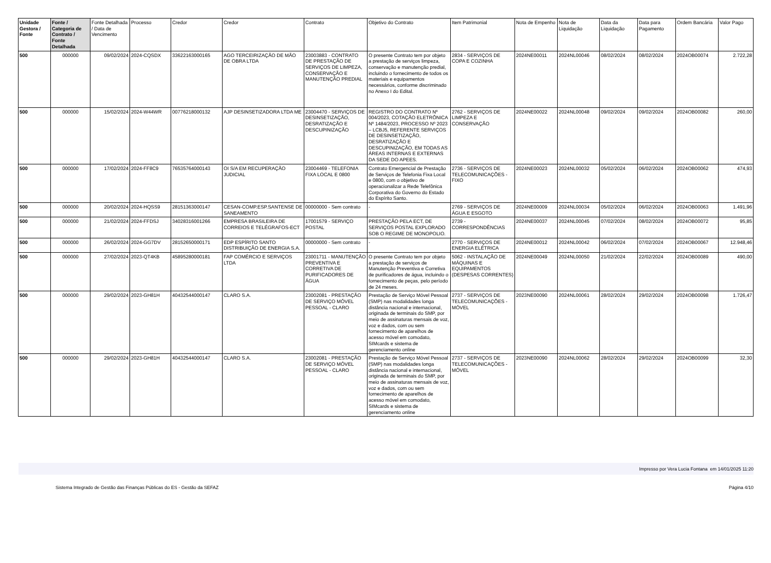| Unidade Gestora / Fonte | Fonte / Categoria de Contrato / Fonte Detalhada | Fonte Detalhada / Data de Vencimento | Processo | Credor | Credor | Contrato | Objetivo do Contrato | Item Patrimonial | Nota de Empenho | Nota de Liquidação | Data da Liquidação | Data para Pagamento | Ordem Bancária | Valor Pago |
| --- | --- | --- | --- | --- | --- | --- | --- | --- | --- | --- | --- | --- | --- | --- |
| 500 | 000000 | 09/02/2024 | 2024-CQSDX | 33622163000165 | AGO TERCEIRIZAÇÃO DE MÃO DE OBRA LTDA | 23003883 - CONTRATO DE PRESTAÇÃO DE SERVIÇOS DE LIMPEZA, CONSERVAÇÃO E MANUTENÇÃO PREDIAL | O presente Contrato tem por objeto a prestação de serviços limpeza, conservação e manutenção predial, incluindo o fornecimento de todos os materiais e equipamentos necessários, conforme discriminado no Anexo I do Edital. | 2834 - SERVIÇOS DE COPA E COZINHA | 2024NE00011 | 2024NL00046 | 08/02/2024 | 08/02/2024 | 2024OB00074 | 2.722,28 |
| 500 | 000000 | 15/02/2024 | 2024-W44WR | 00776218000132 | AJP DESINSETIZADORA LTDA ME | 23004470 - SERVIÇOS DE DESINSETIZAÇÃO, DESRATIZAÇÃO E DESCUPINIZAÇÃO | REGISTRO DO CONTRATO Nº 004/2023, COTAÇÃO ELETRÔNICA Nº 1484/2023, PROCESSO Nº 2023 – LCBJ5, REFERENTE SERVIÇOS DE DESINSETIZAÇÃO, DESRATIZAÇÃO E DESCUPINIZAÇÃO, EM TODAS AS ÁREAS INTERNAS E EXTERNAS DA SEDE DO APEES. | 2762 - SERVIÇOS DE LIMPEZA E CONSERVAÇÃO | 2024NE00022 | 2024NL00048 | 09/02/2024 | 09/02/2024 | 2024OB00082 | 260,00 |
| 500 | 000000 | 17/02/2024 | 2024-FF8C9 | 76535764000143 | OI S/A EM RECUPERAÇÃO JUDICIAL | 23004469 - TELEFONIA FIXA LOCAL E 0800 | Contrato Emergencial de Prestação de Serviços de Telefonia Fixa Local e 0800, com o objetivo de operacionalizar a Rede Telefônica Corporativa do Governo do Estado do Espírito Santo. | 2736 - SERVIÇOS DE TELECOMUNICAÇÕES - FIXO | 2024NE00023 | 2024NL00032 | 05/02/2024 | 06/02/2024 | 2024OB00062 | 474,93 |
| 500 | 000000 | 20/02/2024 | 2024-HQSS9 | 28151363000147 | CESAN-COMP.ESP.SANTENSE DE SANEAMENTO | 00000000 - Sem contrato | - | 2769 - SERVIÇOS DE ÁGUA E ESGOTO | 2024NE00009 | 2024NL00034 | 05/02/2024 | 06/02/2024 | 2024OB00063 | 1.491,96 |
| 500 | 000000 | 21/02/2024 | 2024-FFDSJ | 34028316001266 | EMPRESA BRASILEIRA DE CORREIOS E TELÉGRAFOS-ECT | 17001579 - SERVIÇO POSTAL | PRESTAÇÃO PELA ECT, DE SERVIÇOS POSTAL EXPLORADO SOB O REGIME DE MONOPOLIO. | 2739 - CORRESPONDÊNCIAS | 2024NE00037 | 2024NL00045 | 07/02/2024 | 08/02/2024 | 2024OB00072 | 95,85 |
| 500 | 000000 | 26/02/2024 | 2024-GG7DV | 28152650000171 | EDP ESPÍRITO SANTO DISTRIBUIÇÃO DE ENERGIA S.A. | 00000000 - Sem contrato | - | 2770 - SERVIÇOS DE ENERGIA ELÉTRICA | 2024NE00012 | 2024NL00042 | 06/02/2024 | 07/02/2024 | 2024OB00067 | 12.948,46 |
| 500 | 000000 | 27/02/2024 | 2023-QT4KB | 45895280000181 | FAP COMÉRCIO E SERVIÇOS LTDA | 23001711 - MANUTENÇÃO PREVENTIVA E CORRETIVA DE PURIFICADORES DE ÁGUA | O presente Contrato tem por objeto a prestação de serviços de Manutenção Preventiva e Corretiva de purificadores de água, incluindo o fornecimento de peças, pelo período de 24 meses. | 5062 - INSTALAÇÃO DE MÁQUINAS E EQUIPAMENTOS (DESPESAS CORRENTES) | 2024NE00049 | 2024NL00050 | 21/02/2024 | 22/02/2024 | 2024OB00089 | 490,00 |
| 500 | 000000 | 29/02/2024 | 2023-GH81H | 40432544000147 | CLARO S.A. | 23002081 - PRESTAÇÃO DE SERVIÇO MÓVEL PESSOAL - CLARO | Prestação de Serviço Móvel Pessoal (SMP) nas modalidades longa distância nacional e internacional, originada de terminais do SMP, por meio de assinaturas mensais de voz, voz e dados, com ou sem fornecimento de aparelhos de acesso móvel em comodato, SIMcards e sistema de gerenciamento online | 2737 - SERVIÇOS DE TELECOMUNICAÇÕES - MÓVEL | 2023NE00090 | 2024NL00061 | 28/02/2024 | 29/02/2024 | 2024OB00098 | 1.726,47 |
| 500 | 000000 | 29/02/2024 | 2023-GH81H | 40432544000147 | CLARO S.A. | 23002081 - PRESTAÇÃO DE SERVIÇO MÓVEL PESSOAL - CLARO | Prestação de Serviço Móvel Pessoal (SMP) nas modalidades longa distância nacional e internacional, originada de terminais do SMP, por meio de assinaturas mensais de voz, voz e dados, com ou sem fornecimento de aparelhos de acesso móvel em comodato, SIMcards e sistema de gerenciamento online | 2737 - SERVIÇOS DE TELECOMUNICAÇÕES - MÓVEL | 2023NE00090 | 2024NL00062 | 28/02/2024 | 29/02/2024 | 2024OB00099 | 32,30 |
Impresso por Vera Lucia Fontana em 14/01/2025 11:20
Sistema Integrado de Gestão das Finanças Públicas do ES - Gestão da SEFAZ Página 4/10